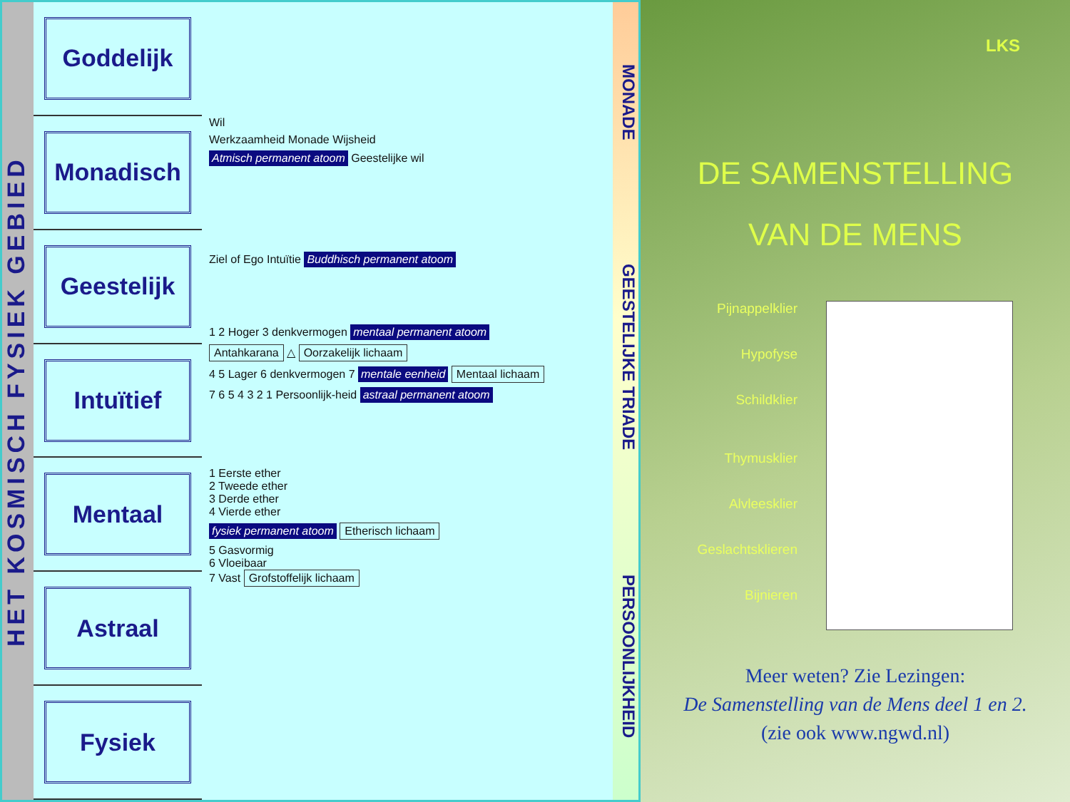HET KOSMISCH FYSIEK GEBIED
Goddelijk
Monadisch
Geestelijk
Intuïtief
Mentaal
Astraal
Fysiek
Wil
Werkzaamheid Monade Wijsheid
Atmisch permanent atoom Geestelijke wil
Ziel of Ego Intuïtie Buddhisch permanent atoom
1 2 Hoger 3 denkvermogen mentaal permanent atoom
Antahkarana △ Oorzakelijk lichaam
4 5 Lager 6 denkvermogen 7 mentale eenheid Mentaal lichaam
7 6 5 4 3 2 1 Persoonlijk-heid astraal permanent atoom
1 Eerste ether
2 Tweede ether
3 Derde ether
4 Vierde ether
fysiek permanent atoom Etherisch lichaam
5 Gasvormig
6 Vloeibaar
7 Vast Grofstoffelijk lichaam
MONADE GEESTELIJKE TRIADE PERSOONLIJKHEID
LKS
DE SAMENSTELLING
VAN DE MENS
Pijnappelklier
Hypofyse
Schildklier
Thymusklier
Alvleesklier
Geslachtsklieren
Bijnieren
Meer weten? Zie Lezingen:
De Samenstelling van de Mens deel 1 en 2.
(zie ook www.ngwd.nl)